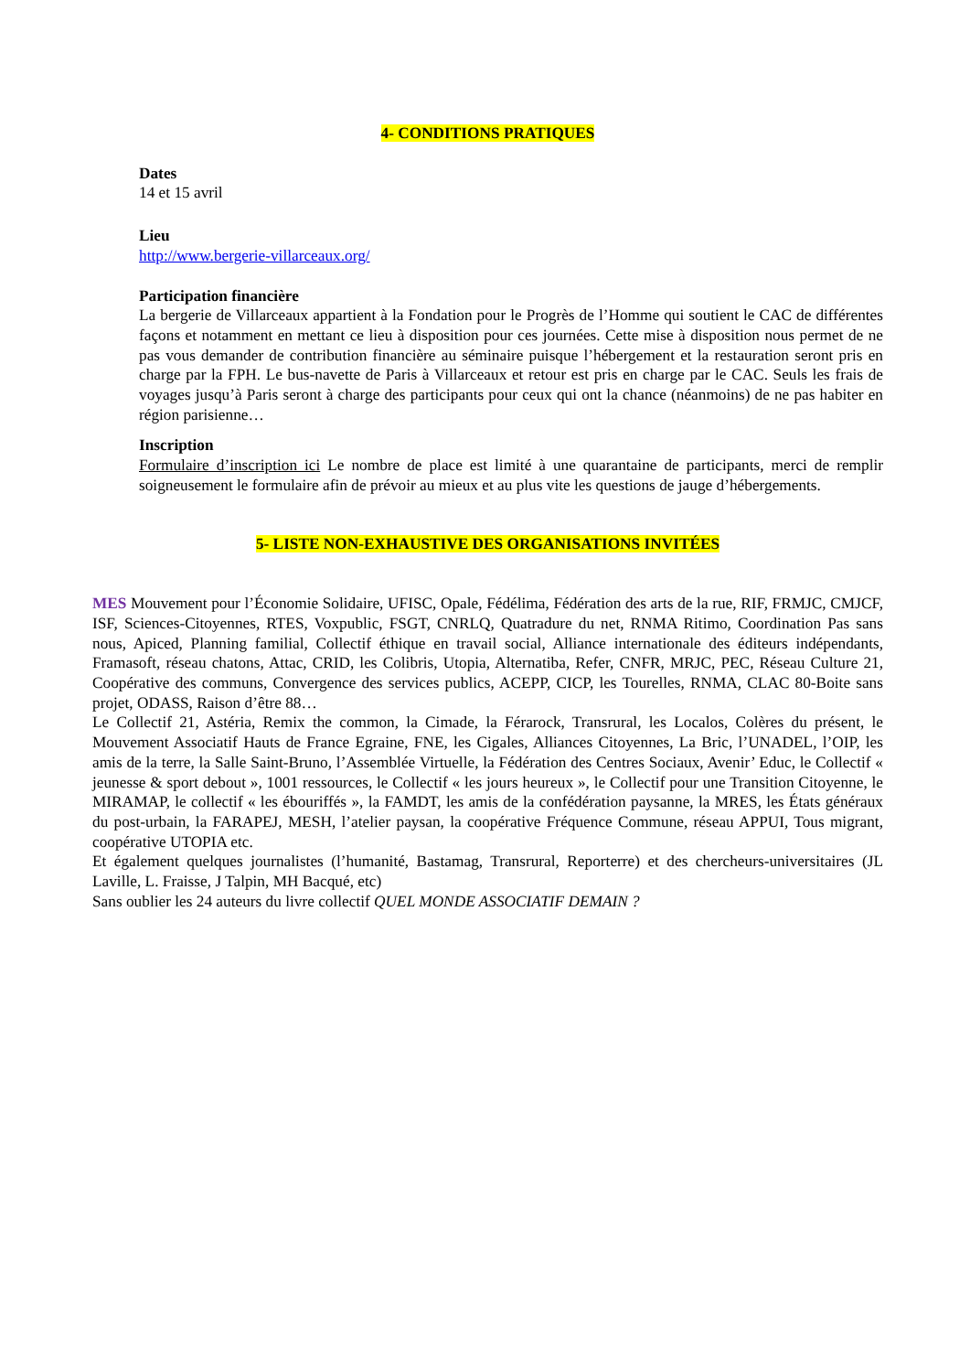4- CONDITIONS PRATIQUES
Dates
14 et 15 avril
Lieu
http://www.bergerie-villarceaux.org/
Participation financière
La bergerie de Villarceaux appartient à la Fondation pour le Progrès de l’Homme qui soutient le CAC de différentes façons et notamment en mettant ce lieu à disposition pour ces journées. Cette mise à disposition nous permet de ne pas vous demander de contribution financière au séminaire puisque l’hébergement et la restauration seront pris en charge par la FPH. Le bus-navette de Paris à Villarceaux et retour est pris en charge par le CAC. Seuls les frais de voyages jusqu’à Paris seront à charge des participants pour ceux qui ont la chance (néanmoins) de ne pas habiter en région parisienne…
Inscription
Formulaire d’inscription ici Le nombre de place est limité à une quarantaine de participants, merci de remplir soigneusement le formulaire afin de prévoir au mieux et au plus vite les questions de jauge d’hébergements.
5- LISTE NON-EXHAUSTIVE DES ORGANISATIONS INVITÉES
MES Mouvement pour l’Économie Solidaire, UFISC, Opale, Fédélima, Fédération des arts de la rue, RIF, FRMJC, CMJCF, ISF, Sciences-Citoyennes, RTES, Voxpublic, FSGT, CNRLQ, Quatradure du net, RNMA Ritimo, Coordination Pas sans nous, Apiced, Planning familial, Collectif éthique en travail social, Alliance internationale des éditeurs indépendants, Framasoft, réseau chatons, Attac, CRID, les Colibris, Utopia, Alternatiba, Refer, CNFR, MRJC, PEC, Réseau Culture 21, Coopérative des communs, Convergence des services publics, ACEPP, CICP, les Tourelles, RNMA, CLAC 80-Boite sans projet, ODASS, Raison d’être 88…
Le Collectif 21, Astéria, Remix the common, la Cimade, la Férarock, Transrural, les Localos, Colères du présent, le Mouvement Associatif Hauts de France Egraine, FNE, les Cigales, Alliances Citoyennes, La Bric, l’UNADEL, l’OIP, les amis de la terre, la Salle Saint-Bruno, l’Assemblée Virtuelle, la Fédération des Centres Sociaux, Avenir’ Educ, le Collectif « jeunesse & sport debout », 1001 ressources, le Collectif « les jours heureux », le Collectif pour une Transition Citoyenne, le MIRAMAP, le collectif « les ébouriffés », la FAMDT, les amis de la confédération paysanne, la MRES, les États généraux du post-urbain, la FARAPEJ, MESH, l’atelier paysan, la coopérative Fréquence Commune, réseau APPUI, Tous migrant, coopérative UTOPIA etc.
Et également quelques journalistes (l’humanité, Bastamag, Transrural, Reporterre) et des chercheurs-universitaires (JL Laville, L. Fraisse, J Talpin, MH Bacqué, etc)
Sans oublier les 24 auteurs du livre collectif QUEL MONDE ASSOCIATIF DEMAIN ?